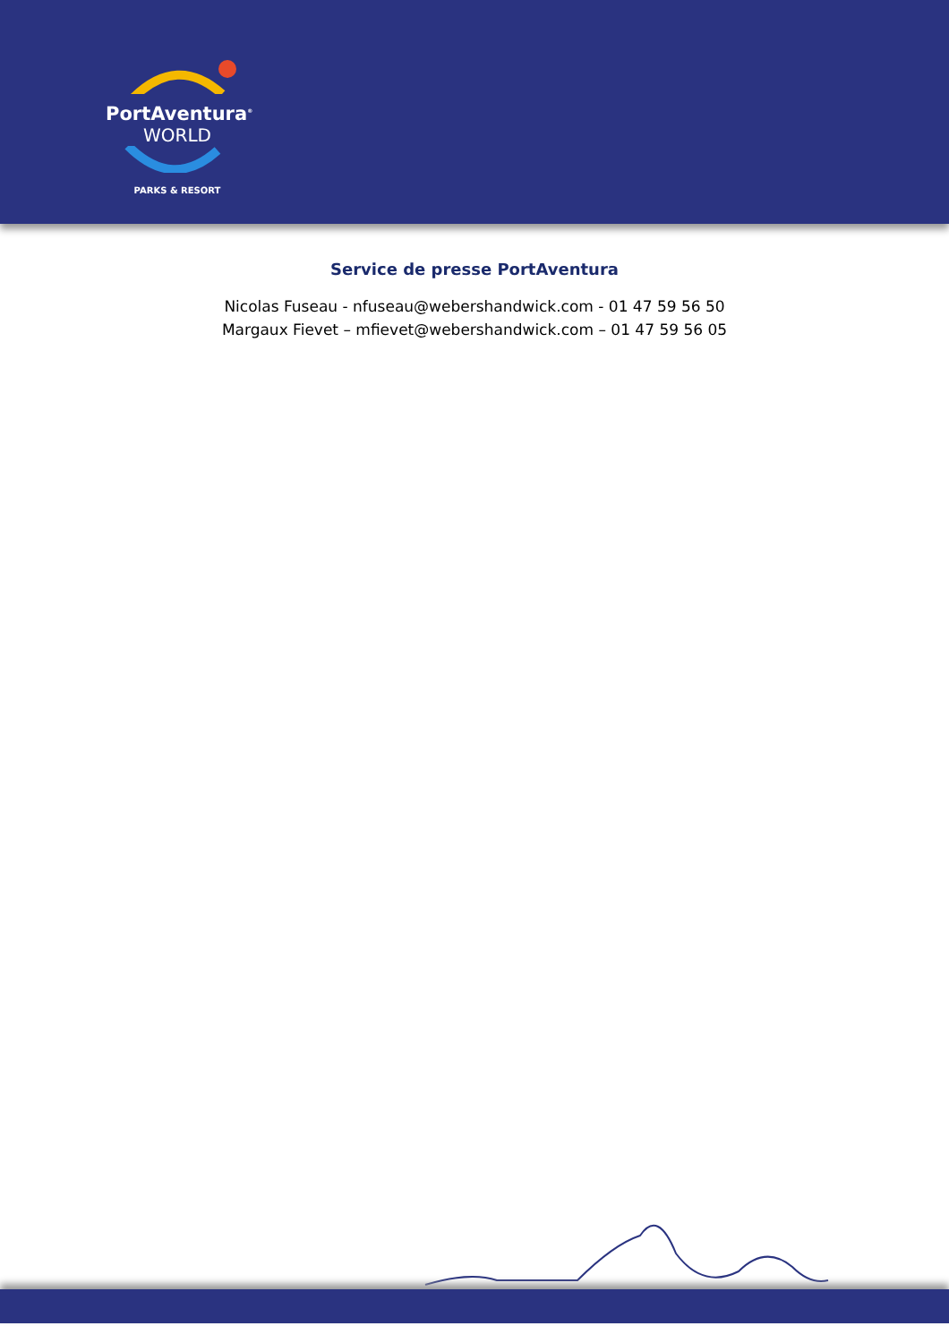PortAventura<sup>®</sup>
WORLD
PARKS & RESORT
Service de presse PortAventura
Nicolas Fuseau - nfuseau@webershandwick.com - 01 47 59 56 50
Margaux Fievet – mfievet@webershandwick.com – 01 47 59 56 05